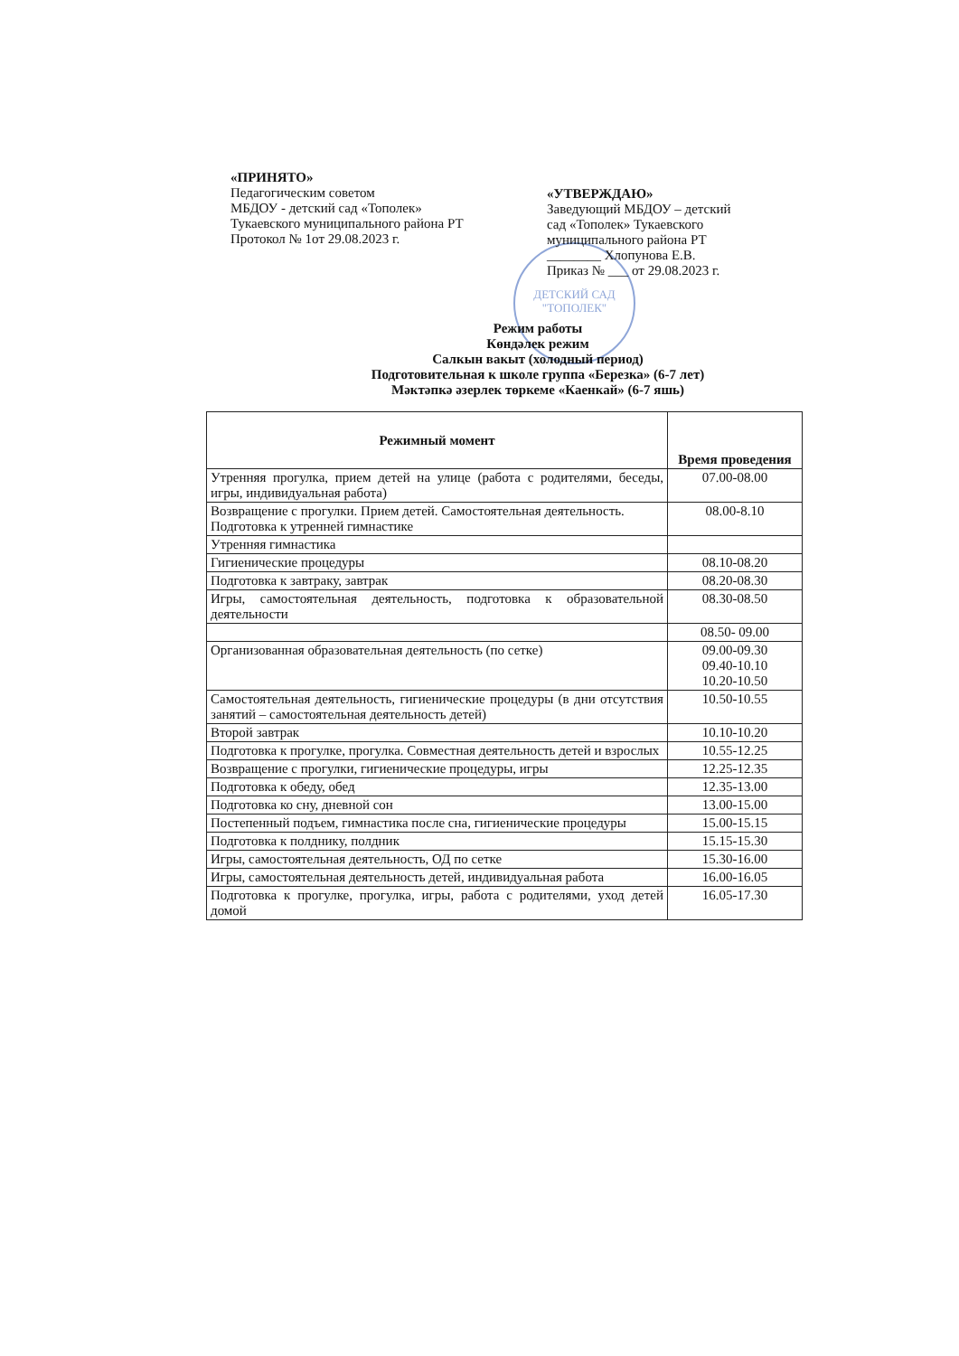ДЕТСКИЙ САД
"ТОПОЛЕК"
«ПРИНЯТО»
Педагогическим советом
МБДОУ - детский сад «Тополек»
Тукаевского муниципального района РТ
Протокол № 1от 29.08.2023 г.
«УТВЕРЖДАЮ»
Заведующий МБДОУ – детский сад «Тополек» Тукаевского муниципального района РТ
________ Хлопунова Е.В.
Приказ № ___ от 29.08.2023 г.
Режим работы
Көндәлек режим
Салкын вакыт (холодный период)
Подготовительная к школе группа «Березка» (6-7 лет)
Мәктәпкә әзерлек төркеме «Каенкай» (6-7 яшь)
| Режимный момент | Время проведения |
| --- | --- |
| Утренняя прогулка, прием детей на улице (работа с родителями, беседы, игры, индивидуальная работа) | 07.00-08.00 |
| Возвращение с прогулки. Прием детей. Самостоятельная деятельность. Подготовка к утренней гимнастике | 08.00-8.10 |
| Утренняя гимнастика | |
| Гигиенические процедуры | 08.10-08.20 |
| Подготовка к завтраку, завтрак | 08.20-08.30 |
| Игры, самостоятельная деятельность, подготовка к образовательной деятельности | 08.30-08.50 |
| | 08.50- 09.00 |
| Организованная образовательная деятельность (по сетке) | 09.00-09.30 09.40-10.10 10.20-10.50 |
| Самостоятельная деятельность, гигиенические процедуры (в дни отсутствия занятий – самостоятельная деятельность детей) | 10.50-10.55 |
| Второй завтрак | 10.10-10.20 |
| Подготовка к прогулке, прогулка. Совместная деятельность детей и взрослых | 10.55-12.25 |
| Возвращение с прогулки, гигиенические процедуры, игры | 12.25-12.35 |
| Подготовка к обеду, обед | 12.35-13.00 |
| Подготовка ко сну, дневной сон | 13.00-15.00 |
| Постепенный подъем, гимнастика после сна, гигиенические процедуры | 15.00-15.15 |
| Подготовка к полднику, полдник | 15.15-15.30 |
| Игры, самостоятельная деятельность, ОД по сетке | 15.30-16.00 |
| Игры, самостоятельная деятельность детей, индивидуальная работа | 16.00-16.05 |
| Подготовка к прогулке, прогулка, игры, работа с родителями, уход детей домой | 16.05-17.30 |